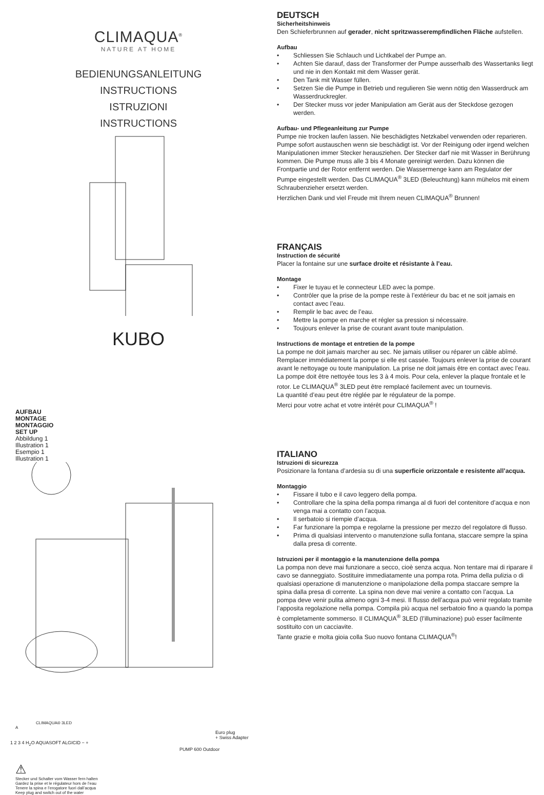CLIMAQUA<sup>®</sup>
NATURE AT HOME
BEDIENUNGSANLEITUNG
INSTRUCTIONS
ISTRUZIONI
INSTRUCTIONS
KUBO
AUFBAU
MONTAGE
MONTAGGIO
SET UP
Abbildung 1
Illustration 1
Esempio 1
Illustration 1
CLIMAQUA® 3LED
A
Euro plug
+ Swiss Adapter
1 2 3 4 H<sub>2</sub>O AQUASOFT ALGICID − +
PUMP 600 Outdoor
⚠
Stecker und Schalter vom Wasser fern halten
Gardez la prise et le régulateur hors de l’eau
Tenere la spina e l’erogatore fuori dall’acqua
Keep plug and switch out of the water
DEUTSCH
Sicherheitshinweis
Den Schieferbrunnen auf gerader, nicht spritzwasserempfindlichen Fläche aufstellen.
Aufbau
• Schliessen Sie Schlauch und Lichtkabel der Pumpe an.
• Achten Sie darauf, dass der Transformer der Pumpe ausserhalb des Wassertanks liegt und nie in den Kontakt mit dem Wasser gerät.
• Den Tank mit Wasser füllen.
• Setzen Sie die Pumpe in Betrieb und regulieren Sie wenn nötig den Wasserdruck am Wasserdruckregler.
• Der Stecker muss vor jeder Manipulation am Gerät aus der Steckdose gezogen werden.
Aufbau- und Pflegeanleitung zur Pumpe
Pumpe nie trocken laufen lassen. Nie beschädigtes Netzkabel verwenden oder reparieren. Pumpe sofort austauschen wenn sie beschädigt ist. Vor der Reinigung oder irgend welchen Manipulationen immer Stecker herausziehen. Der Stecker darf nie mit Wasser in Berührung kommen. Die Pumpe muss alle 3 bis 4 Monate gereinigt werden. Dazu können die Frontpartie und der Rotor entfernt werden. Die Wassermenge kann am Regulator der Pumpe eingestellt werden. Das CLIMAQUA<sup>®</sup> 3LED (Beleuchtung) kann mühelos mit einem Schraubenzieher ersetzt werden.
Herzlichen Dank und viel Freude mit Ihrem neuen CLIMAQUA<sup>®</sup> Brunnen!
FRANÇAIS
Instruction de sécurité
Placer la fontaine sur une surface droite et résistante à l’eau.
Montage
• Fixer le tuyau et le connecteur LED avec la pompe.
• Contrôler que la prise de la pompe reste à l’extérieur du bac et ne soit jamais en contact avec l’eau.
• Remplir le bac avec de l’eau.
• Mettre la pompe en marche et régler sa pression si nécessaire.
• Toujours enlever la prise de courant avant toute manipulation.
Instructions de montage et entretien de la pompe
La pompe ne doit jamais marcher au sec. Ne jamais utiliser ou réparer un câble abîmé. Remplacer immédiatement la pompe si elle est cassée. Toujours enlever la prise de courant avant le nettoyage ou toute manipulation. La prise ne doit jamais être en contact avec l’eau. La pompe doit être nettoyée tous les 3 à 4 mois. Pour cela, enlever la plaque frontale et le rotor. Le CLIMAQUA<sup>®</sup> 3LED peut être remplacé facilement avec un tournevis.
La quantité d’eau peut être réglée par le régulateur de la pompe.
Merci pour votre achat et votre intérêt pour CLIMAQUA<sup>®</sup> !
ITALIANO
Istruzioni di sicurezza
Posizionare la fontana d’ardesia su di una superficie orizzontale e resistente all’acqua.
Montaggio
• Fissare il tubo e il cavo leggero della pompa.
• Controllare che la spina della pompa rimanga al di fuori del contenitore d’acqua e non venga mai a contatto con l’acqua.
• Il serbatoio si riempie d’acqua.
• Far funzionare la pompa e regolarne la pressione per mezzo del regolatore di flusso.
• Prima di qualsiasi intervento o manutenzione sulla fontana, staccare sempre la spina dalla presa di corrente.
Istruzioni per il montaggio e la manutenzione della pompa
La pompa non deve mai funzionare a secco, cioè senza acqua. Non tentare mai di riparare il cavo se danneggiato. Sostituire immediatamente una pompa rota. Prima della pulizia o di qualsiasi operazione di manutenzione o manipolazione della pompa staccare sempre la spina dalla presa di corrente. La spina non deve mai venire a contatto con l’acqua. La pompa deve venir pulita almeno ogni 3-4 mesi. Il flusso dell’acqua può venir regolato tramite l’apposita regolazione nella pompa. Compila più acqua nel serbatoio fino a quando la pompa è completamente sommerso. Il CLIMAQUA<sup>®</sup> 3LED (l’illuminazione) può esser facilmente sostituito con un cacciavite.
Tante grazie e molta gioia colla Suo nuovo fontana CLIMAQUA<sup>®</sup>!